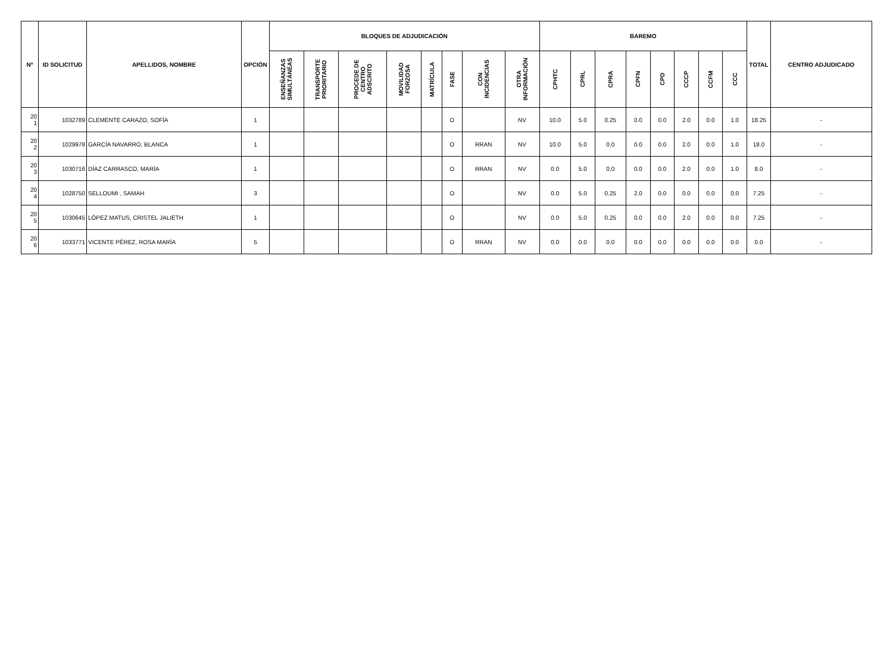| Nº | ID SOLICITUD | APELLIDOS, NOMBRE | OPCIÓN | BLOQUES DE ADJUDICACIÓN | | | | | | | | BAREMO | | | | | | | | TOTAL | CENTRO ADJUDICADO |
| --- | --- | --- | --- | --- | --- | --- | --- | --- | --- | --- | --- | --- | --- | --- | --- | --- | --- | --- | --- | --- | --- |
| | | | | ENSEÑANZAS SIMULTÁNEAS | TRANSPORTE PRIORITARIO | PROCEDE DE CENTRO ADSCRITO | MOVILIDAD FORZOSA | MATRÍCULA | FASE | CON INCIDENCIAS | OTRA INFORMACIÓN | CPHTC | CPRL | CPRA | CPFN | CPD | CCCP | CCFM | CCC | | |
| 20 1 | 1032789 | CLEMENTE CARAZO, SOFÍA | 1 | | | | | | O | | NV | 10.0 | 5.0 | 0.25 | 0.0 | 0.0 | 2.0 | 0.0 | 1.0 | 18.25 | - |
| 20 2 | 1029978 | GARCÍA NAVARRO, BLANCA | 1 | | | | | | O | RRAN | NV | 10.0 | 5.0 | 0.0 | 0.0 | 0.0 | 2.0 | 0.0 | 1.0 | 18.0 | - |
| 20 3 | 1030716 | DÍAZ CARRASCO, MARÍA | 1 | | | | | | O | RRAN | NV | 0.0 | 5.0 | 0.0 | 0.0 | 0.0 | 2.0 | 0.0 | 1.0 | 8.0 | - |
| 20 4 | 1028750 | SELLOUMI , SAMAH | 3 | | | | | | O | | NV | 0.0 | 5.0 | 0.25 | 2.0 | 0.0 | 0.0 | 0.0 | 0.0 | 7.25 | - |
| 20 5 | 1030645 | LÓPEZ MATUS, CRISTEL JALIETH | 1 | | | | | | O | | NV | 0.0 | 5.0 | 0.25 | 0.0 | 0.0 | 2.0 | 0.0 | 0.0 | 7.25 | - |
| 20 6 | 1033771 | VICENTE PÉREZ, ROSA MARÍA | 5 | | | | | | O | RRAN | NV | 0.0 | 0.0 | 0.0 | 0.0 | 0.0 | 0.0 | 0.0 | 0.0 | 0.0 | - |